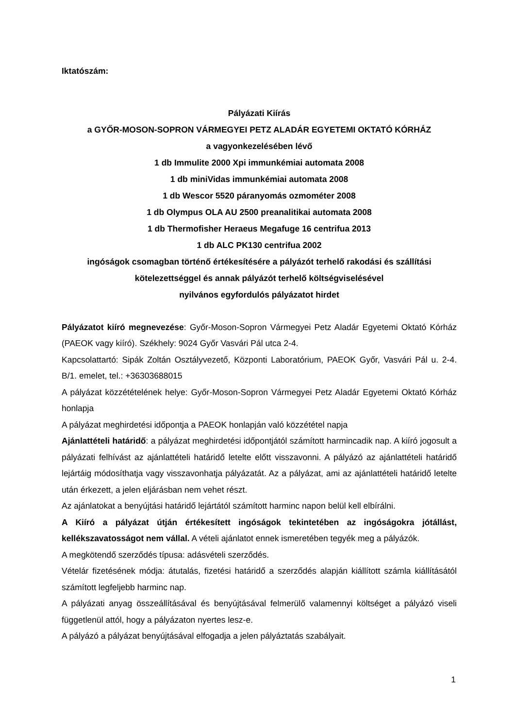Iktatószám:
Pályázati Kiírás
a GYŐR-MOSON-SOPRON VÁRMEGYEI PETZ ALADÁR EGYETEMI OKTATÓ KÓRHÁZ
a vagyonkezelésében lévő
1 db Immulite 2000 Xpi immunkémiai automata 2008
1 db miniVidas immunkémiai automata 2008
1 db Wescor 5520 páranyomás ozmométer 2008
1 db Olympus OLA AU 2500 preanalitikai automata 2008
1 db Thermofisher Heraeus Megafuge 16 centrifua 2013
1 db ALC PK130 centrifua 2002
ingóságok csomagban történő értékesítésére a pályázót terhelő rakodási és szállítási
kötelezettséggel és annak pályázót terhelő költségviselésével
nyilvános egyfordulós pályázatot hirdet
Pályázatot kiíró megnevezése: Győr-Moson-Sopron Vármegyei Petz Aladár Egyetemi Oktató Kórház (PAEOK vagy kiíró). Székhely: 9024 Győr Vasvári Pál utca 2-4.
Kapcsolattartó: Sipák Zoltán Osztályvezető, Központi Laboratórium, PAEOK Győr, Vasvári Pál u. 2-4. B/1. emelet, tel.: +36303688015
A pályázat közzétételének helye: Győr-Moson-Sopron Vármegyei Petz Aladár Egyetemi Oktató Kórház honlapja
A pályázat meghirdetési időpontja a PAEOK honlapján való közzététel napja
Ajánlattételi határidő: a pályázat meghirdetési időpontjától számított harmincadik nap. A kiíró jogosult a pályázati felhívást az ajánlattételi határidő letelte előtt visszavonni. A pályázó az ajánlattételi határidő lejártáig módosíthatja vagy visszavonhatja pályázatát. Az a pályázat, ami az ajánlattételi határidő letelte után érkezett, a jelen eljárásban nem vehet részt.
Az ajánlatokat a benyújtási határidő lejártától számított harminc napon belül kell elbírálni.
A Kiíró a pályázat útján értékesített ingóságok tekintetében az ingóságokra jótállást, kellékszavatosságot nem vállal. A vételi ajánlatot ennek ismeretében tegyék meg a pályázók.
A megkötendő szerződés típusa: adásvételi szerződés.
Vételár fizetésének módja: átutalás, fizetési határidő a szerződés alapján kiállított számla kiállításától számított legfeljebb harminc nap.
A pályázati anyag összeállításával és benyújtásával felmerülő valamennyi költséget a pályázó viseli függetlenül attól, hogy a pályázaton nyertes lesz-e.
A pályázó a pályázat benyújtásával elfogadja a jelen pályáztatás szabályait.
1